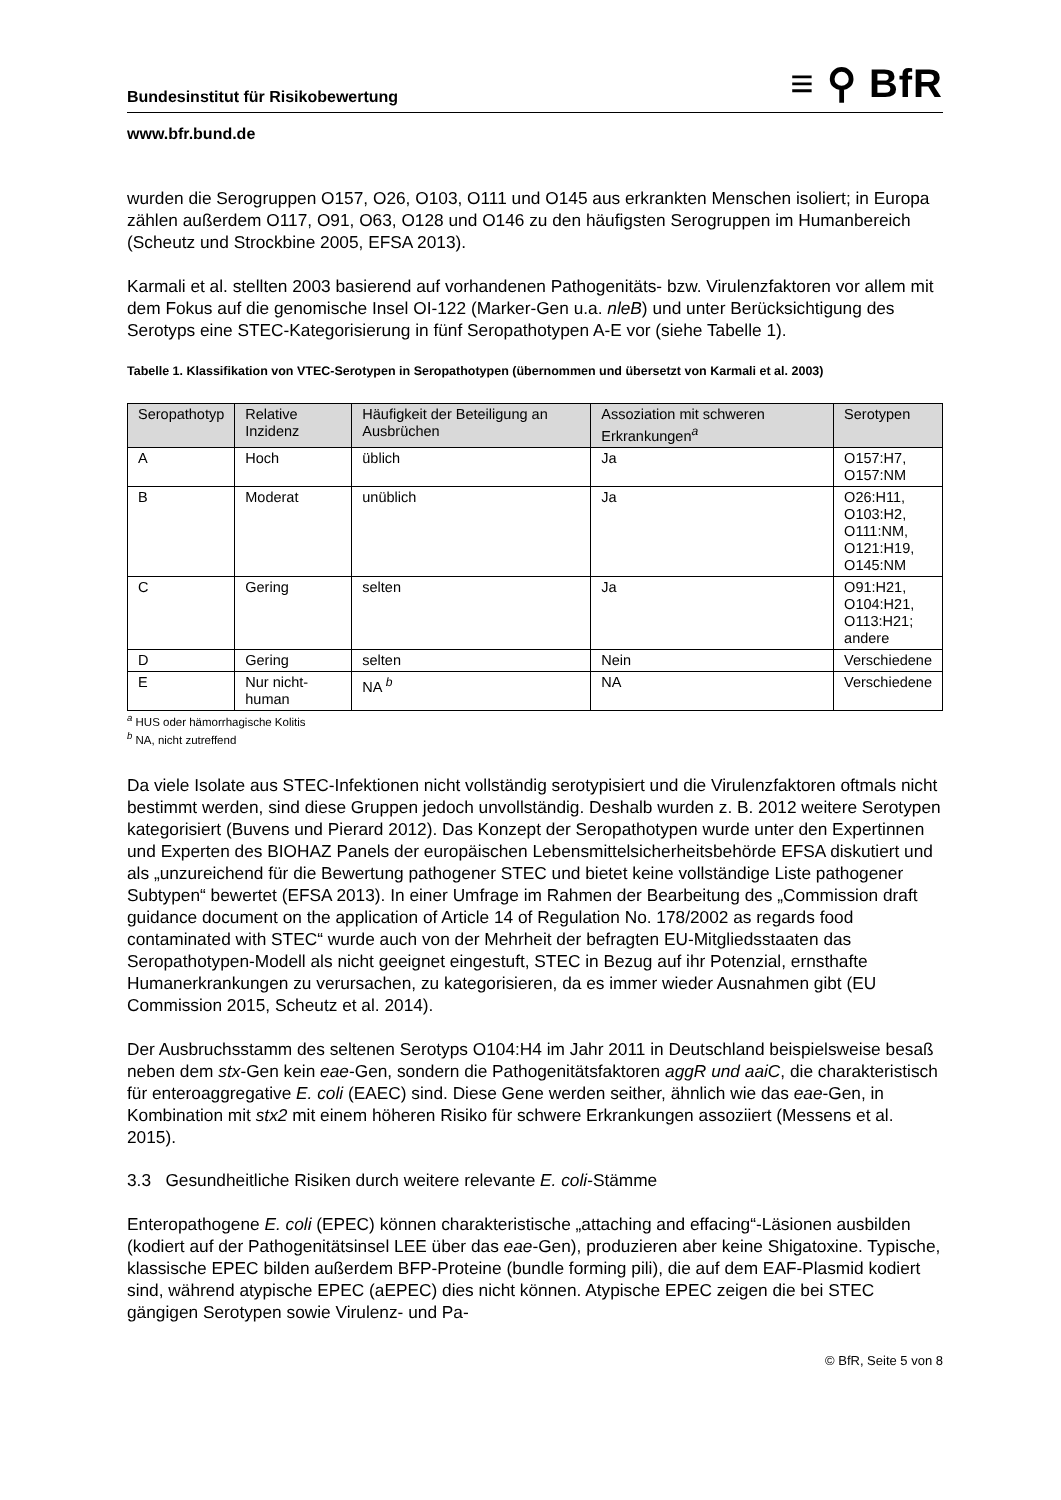Bundesinstitut für Risikobewertung ≡ ⚲ BfR
www.bfr.bund.de
wurden die Serogruppen O157, O26, O103, O111 und O145 aus erkrankten Menschen iso­liert; in Europa zählen außerdem O117, O91, O63, O128 und O146 zu den häufigsten Sero­gruppen im Humanbereich (Scheutz und Strockbine 2005, EFSA 2013).
Karmali et al. stellten 2003 basierend auf vorhandenen Pathogenitäts- bzw. Virulenzfaktoren vor allem mit dem Fokus auf die genomische Insel OI-122 (Marker-Gen u.a. nleB) und unter Berücksichtigung des Serotyps eine STEC-Kategorisierung in fünf Seropathotypen A-E vor (siehe Tabelle 1).
Tabelle 1. Klassifikation von VTEC-Serotypen in Seropathotypen (übernommen und übersetzt von Karmali et al. 2003)
| Seropathotyp | Relative Inzidenz | Häufigkeit der Beteili­gung an Ausbrüchen | Assoziation mit schweren Erkrankungen<sup>a</sup> | Serotypen |
| --- | --- | --- | --- | --- |
| A | Hoch | üblich | Ja | O157:H7, O157:NM |
| B | Moderat | unüblich | Ja | O26:H11, O103:H2, O111:NM, O121:H19, O145:NM |
| C | Gering | selten | Ja | O91:H21, O104:H21, O113:H21; andere |
| D | Gering | selten | Nein | Verschiedene |
| E | Nur nicht-human | NA <sup>b</sup> | NA | Verschiedene |
<sup>a</sup> HUS oder hämorrhagische Kolitis
<sup>b</sup> NA, nicht zutreffend
Da viele Isolate aus STEC-Infektionen nicht vollständig serotypisiert und die Virulenzfaktoren oftmals nicht bestimmt werden, sind diese Gruppen jedoch unvollständig. Deshalb wurden z. B. 2012 weitere Serotypen kategorisiert (Buvens und Pierard 2012). Das Konzept der Se­ropathotypen wurde unter den Expertinnen und Experten des BIOHAZ Panels der europäi­schen Lebensmittelsicherheitsbehörde EFSA diskutiert und als „unzureichend für die Bewer­tung pathogener STEC und bietet keine vollständige Liste pathogener Subtypen“ bewertet (EFSA 2013). In einer Umfrage im Rahmen der Bearbeitung des „Commission draft guidance document on the application of Article 14 of Regulation No. 178/2002 as regards food contaminated with STEC“ wurde auch von der Mehrheit der befragten EU-Mitgliedsstaaten das Seropathotypen-Modell als nicht geeignet eingestuft, STEC in Bezug auf ihr Potenzial, ernsthafte Humanerkrankungen zu verursachen, zu kategorisieren, da es immer wieder Aus­nahmen gibt (EU Commission 2015, Scheutz et al. 2014).
Der Ausbruchsstamm des seltenen Serotyps O104:H4 im Jahr 2011 in Deutschland bei­spielsweise besaß neben dem stx-Gen kein eae-Gen, sondern die Pathogenitätsfaktoren aggR und aaiC, die charakteristisch für enteroaggregative E. coli (EAEC) sind. Diese Gene werden seither, ähnlich wie das eae-Gen, in Kombination mit stx2 mit einem höheren Risiko für schwere Erkrankungen assoziiert (Messens et al. 2015).
3.3 Gesundheitliche Risiken durch weitere relevante E. coli-Stämme
Enteropathogene E. coli (EPEC) können charakteristische „attaching and effacing“-Läsionen ausbilden (kodiert auf der Pathogenitätsinsel LEE über das eae-Gen), produzieren aber kei­ne Shigatoxine. Typische, klassische EPEC bilden außerdem BFP-Proteine (bundle forming pili), die auf dem EAF-Plasmid kodiert sind, während atypische EPEC (aEPEC) dies nicht können. Atypische EPEC zeigen die bei STEC gängigen Serotypen sowie Virulenz- und Pa-
© BfR, Seite 5 von 8